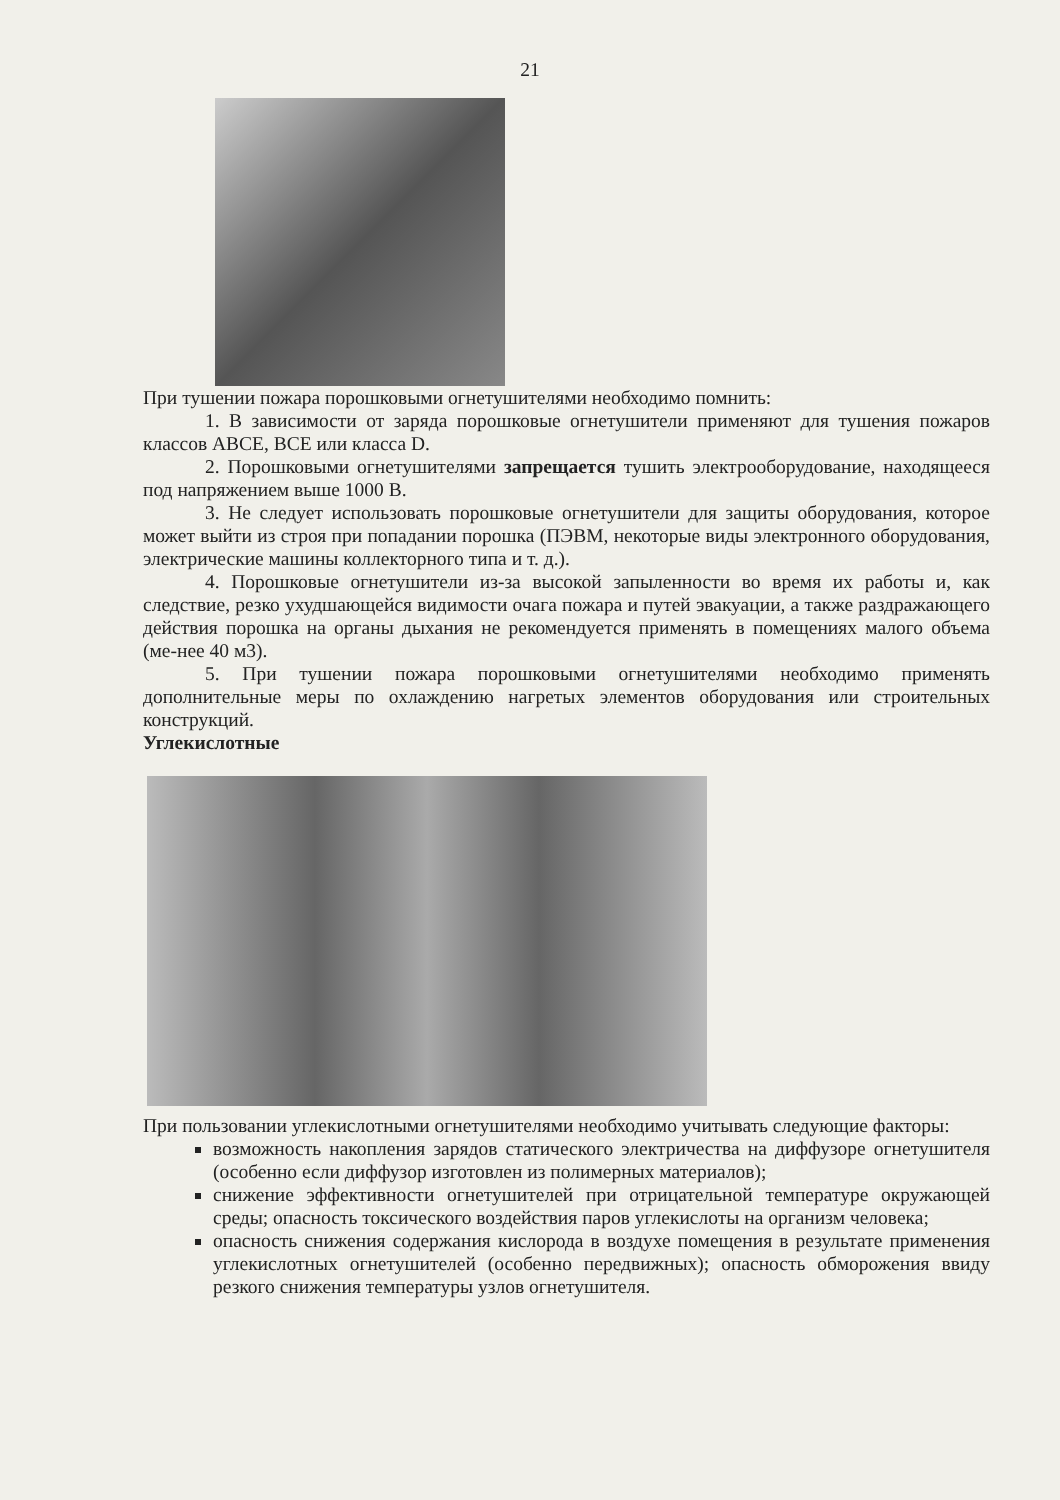21
При тушении пожара порошковыми огнетушителями необходимо помнить:
1. В зависимости от заряда порошковые огнетушители применяют для тушения пожаров классов ABCE, BCE или класса D.
2. Порошковыми огнетушителями запрещается тушить электрооборудование, находящееся под напряжением выше 1000 В.
3. Не следует использовать порошковые огнетушители для защиты оборудования, которое может выйти из строя при попадании порошка (ПЭВМ, некоторые виды электронного оборудования, электрические машины коллекторного типа и т. д.).
4. Порошковые огнетушители из-за высокой запыленности во время их работы и, как следствие, резко ухудшающейся видимости очага пожара и путей эвакуации, а также раздражающего действия порошка на органы дыхания не рекомендуется применять в помещениях малого объема (ме-нее 40 м3).
5. При тушении пожара порошковыми огнетушителями необходимо применять дополнительные меры по охлаждению нагретых элементов оборудования или строительных конструкций.
Углекислотные
При пользовании углекислотными огнетушителями необходимо учитывать следующие факторы:
возможность накопления зарядов статического электричества на диффузоре огнетушителя (особенно если диффузор изготовлен из полимерных материалов);
снижение эффективности огнетушителей при отрицательной температуре окружающей среды; опасность токсического воздействия паров углекислоты на организм человека;
опасность снижения содержания кислорода в воздухе помещения в результате применения углекислотных огнетушителей (особенно передвижных); опасность обморожения ввиду резкого снижения температуры узлов огнетушителя.